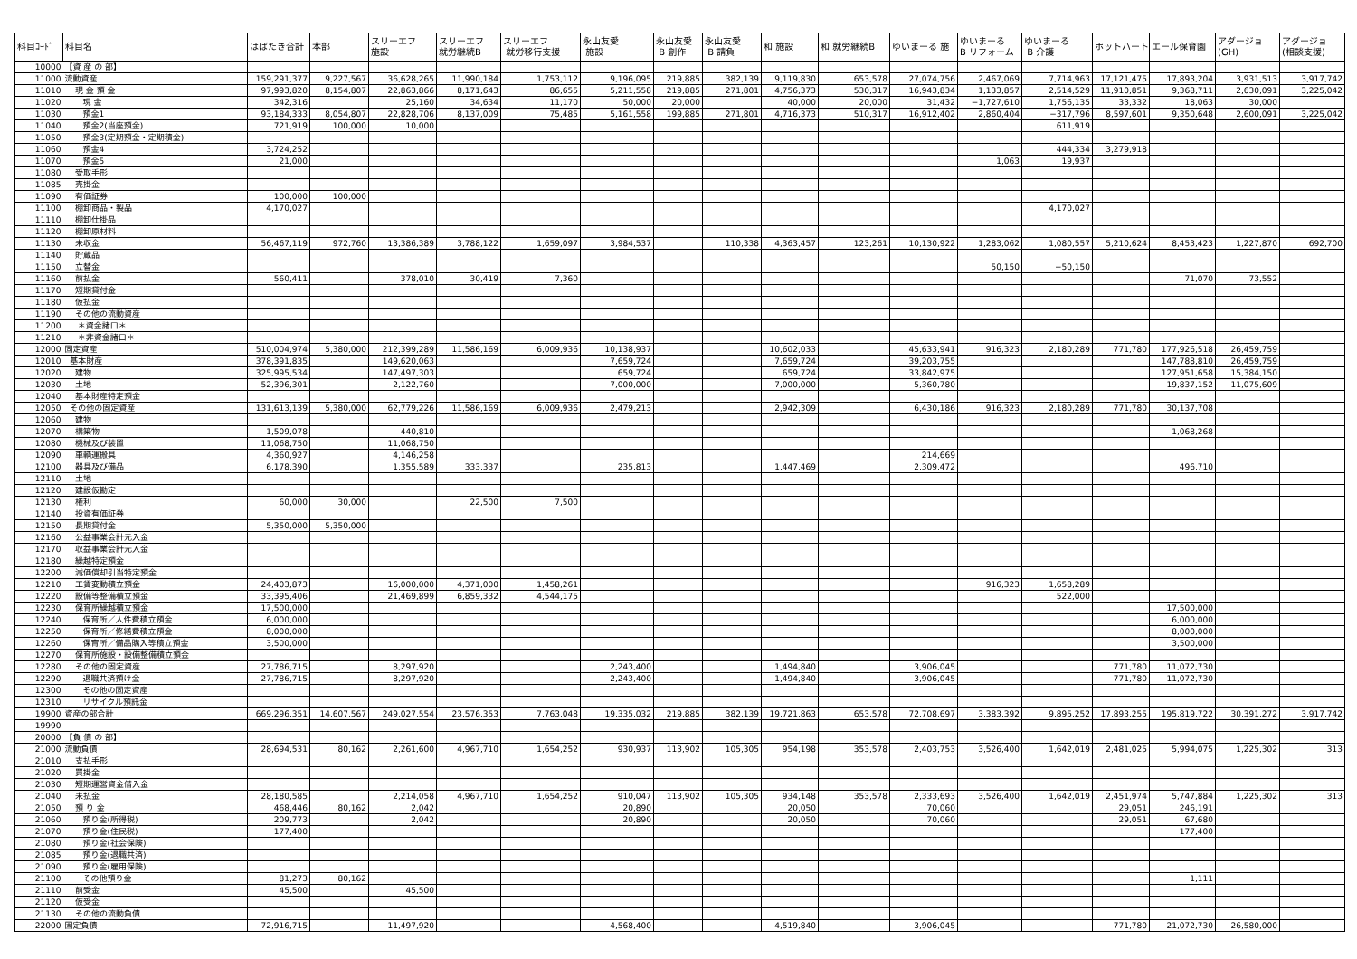| 科目ｺｰﾄﾞ | 科目名 | はばたき合計 | 本部 | スリーエフ 施設 | スリーエフ 就労継続B | スリーエフ 就労移行支援 | 永山友愛 施設 | 永山友愛 B 創作 | 永山友愛 B 請負 | 和 施設 | 和 就労継続B | ゆいまーる 施 | ゆいまーる B リフォーム | ゆいまーる B 介護 | ホットハート | エール保育園 | アダージョ (GH) | アダージョ (相談支援) |
| --- | --- | --- | --- | --- | --- | --- | --- | --- | --- | --- | --- | --- | --- | --- | --- | --- | --- | --- |
| 10000 | 【資 産 の 部】 | | | | | | | | | | | | | | | | | |
| 11000 | 流動資産 | 159,291,377 | 9,227,567 | 36,628,265 | 11,990,184 | 1,753,112 | 9,196,095 | 219,885 | 382,139 | 9,119,830 | 653,578 | 27,074,756 | 2,467,069 | 7,714,963 | 17,121,475 | 17,893,204 | 3,931,513 | 3,917,742 |
| 11010 | 現 金 預 金 | 97,993,820 | 8,154,807 | 22,863,866 | 8,171,643 | 86,655 | 5,211,558 | 219,885 | 271,801 | 4,756,373 | 530,317 | 16,943,834 | 1,133,857 | 2,514,529 | 11,910,851 | 9,368,711 | 2,630,091 | 3,225,042 |
| 11020 | 現 金 | 342,316 | | 25,160 | 34,634 | 11,170 | 50,000 | 20,000 | | 40,000 | 20,000 | 31,432 | −1,727,610 | 1,756,135 | 33,332 | 18,063 | 30,000 | |
| 11030 | 預金1 | 93,184,333 | 8,054,807 | 22,828,706 | 8,137,009 | 75,485 | 5,161,558 | 199,885 | 271,801 | 4,716,373 | 510,317 | 16,912,402 | 2,860,404 | −317,796 | 8,597,601 | 9,350,648 | 2,600,091 | 3,225,042 |
| 11040 | 預金2(当座預金) | 721,919 | 100,000 | 10,000 | | | | | | | | | | 611,919 | | | | |
| 11050 | 預金3(定期預金・定期積金) | | | | | | | | | | | | | | | | | |
| 11060 | 預金4 | 3,724,252 | | | | | | | | | | | | 444,334 | 3,279,918 | | | |
| 11070 | 預金5 | 21,000 | | | | | | | | | | | 1,063 | 19,937 | | | | |
| 11080 | 受取手形 | | | | | | | | | | | | | | | | | |
| 11085 | 売掛金 | | | | | | | | | | | | | | | | | |
| 11090 | 有価証券 | 100,000 | 100,000 | | | | | | | | | | | | | | | |
| 11100 | 棚卸商品・製品 | 4,170,027 | | | | | | | | | | | | 4,170,027 | | | | |
| 11110 | 棚卸仕掛品 | | | | | | | | | | | | | | | | | |
| 11120 | 棚卸原材料 | | | | | | | | | | | | | | | | | |
| 11130 | 未収金 | 56,467,119 | 972,760 | 13,386,389 | 3,788,122 | 1,659,097 | 3,984,537 | | 110,338 | 4,363,457 | 123,261 | 10,130,922 | 1,283,062 | 1,080,557 | 5,210,624 | 8,453,423 | 1,227,870 | 692,700 |
| 11140 | 貯蔵品 | | | | | | | | | | | | | | | | | |
| 11150 | 立替金 | | | | | | | | | | | | 50,150 | −50,150 | | | | |
| 11160 | 前払金 | 560,411 | | 378,010 | 30,419 | 7,360 | | | | | | | | | | 71,070 | 73,552 | |
| 11170 | 短期貸付金 | | | | | | | | | | | | | | | | | |
| 11180 | 仮払金 | | | | | | | | | | | | | | | | | |
| 11190 | その他の流動資産 | | | | | | | | | | | | | | | | | |
| 11200 | ＊資金諸口＊ | | | | | | | | | | | | | | | | | |
| 11210 | ＊非資金諸口＊ | | | | | | | | | | | | | | | | | |
| 12000 | 固定資産 | 510,004,974 | 5,380,000 | 212,399,289 | 11,586,169 | 6,009,936 | 10,138,937 | | | 10,602,033 | | 45,633,941 | 916,323 | 2,180,289 | 771,780 | 177,926,518 | 26,459,759 | |
| 12010 | 基本財産 | 378,391,835 | | 149,620,063 | | | 7,659,724 | | | 7,659,724 | | 39,203,755 | | | | 147,788,810 | 26,459,759 | |
| 12020 | 建物 | 325,995,534 | | 147,497,303 | | | 659,724 | | | 659,724 | | 33,842,975 | | | | 127,951,658 | 15,384,150 | |
| 12030 | 土地 | 52,396,301 | | 2,122,760 | | | 7,000,000 | | | 7,000,000 | | 5,360,780 | | | | 19,837,152 | 11,075,609 | |
| 12040 | 基本財産特定預金 | | | | | | | | | | | | | | | | | |
| 12050 | その他の固定資産 | 131,613,139 | 5,380,000 | 62,779,226 | 11,586,169 | 6,009,936 | 2,479,213 | | | 2,942,309 | | 6,430,186 | 916,323 | 2,180,289 | 771,780 | 30,137,708 | | |
| 12060 | 建物 | | | | | | | | | | | | | | | | | |
| 12070 | 構築物 | 1,509,078 | | 440,810 | | | | | | | | | | | | 1,068,268 | | |
| 12080 | 機械及び装置 | 11,068,750 | | 11,068,750 | | | | | | | | | | | | | | |
| 12090 | 車輌運搬具 | 4,360,927 | | 4,146,258 | | | | | | | | 214,669 | | | | | | |
| 12100 | 器具及び備品 | 6,178,390 | | 1,355,589 | 333,337 | | 235,813 | | | 1,447,469 | | 2,309,472 | | | | 496,710 | | |
| 12110 | 土地 | | | | | | | | | | | | | | | | | |
| 12120 | 建設仮勘定 | | | | | | | | | | | | | | | | | |
| 12130 | 権利 | 60,000 | 30,000 | | 22,500 | 7,500 | | | | | | | | | | | | |
| 12140 | 投資有価証券 | | | | | | | | | | | | | | | | | |
| 12150 | 長期貸付金 | 5,350,000 | 5,350,000 | | | | | | | | | | | | | | | |
| 12160 | 公益事業会計元入金 | | | | | | | | | | | | | | | | | |
| 12170 | 収益事業会計元入金 | | | | | | | | | | | | | | | | | |
| 12180 | 繰越特定預金 | | | | | | | | | | | | | | | | | |
| 12200 | 減価償却引当特定預金 | | | | | | | | | | | | | | | | | |
| 12210 | 工賃変動積立預金 | 24,403,873 | | 16,000,000 | 4,371,000 | 1,458,261 | | | | | | | 916,323 | 1,658,289 | | | | |
| 12220 | 設備等整備積立預金 | 33,395,406 | | 21,469,899 | 6,859,332 | 4,544,175 | | | | | | | | 522,000 | | | | |
| 12230 | 保育所繰越積立預金 | 17,500,000 | | | | | | | | | | | | | | 17,500,000 | | |
| 12240 | 保育所／人件費積立預金 | 6,000,000 | | | | | | | | | | | | | | 6,000,000 | | |
| 12250 | 保育所／修繕費積立預金 | 8,000,000 | | | | | | | | | | | | | | 8,000,000 | | |
| 12260 | 保育所／備品購入等積立預金 | 3,500,000 | | | | | | | | | | | | | | 3,500,000 | | |
| 12270 | 保育所施設・設備整備積立預金 | | | | | | | | | | | | | | | | | |
| 12280 | その他の固定資産 | 27,786,715 | | 8,297,920 | | | 2,243,400 | | | 1,494,840 | | 3,906,045 | | | 771,780 | 11,072,730 | | |
| 12290 | 退職共済預け金 | 27,786,715 | | 8,297,920 | | | 2,243,400 | | | 1,494,840 | | 3,906,045 | | | 771,780 | 11,072,730 | | |
| 12300 | その他の固定資産 | | | | | | | | | | | | | | | | | |
| 12310 | リサイクル預託金 | | | | | | | | | | | | | | | | | |
| 19900 | 資産の部合計 | 669,296,351 | 14,607,567 | 249,027,554 | 23,576,353 | 7,763,048 | 19,335,032 | 219,885 | 382,139 | 19,721,863 | 653,578 | 72,708,697 | 3,383,392 | 9,895,252 | 17,893,255 | 195,819,722 | 30,391,272 | 3,917,742 |
| 19990 | | | | | | | | | | | | | | | | | | |
| 20000 | 【負 債 の 部】 | | | | | | | | | | | | | | | | | |
| 21000 | 流動負債 | 28,694,531 | 80,162 | 2,261,600 | 4,967,710 | 1,654,252 | 930,937 | 113,902 | 105,305 | 954,198 | 353,578 | 2,403,753 | 3,526,400 | 1,642,019 | 2,481,025 | 5,994,075 | 1,225,302 | 313 |
| 21010 | 支払手形 | | | | | | | | | | | | | | | | | |
| 21020 | 買掛金 | | | | | | | | | | | | | | | | | |
| 21030 | 短期運営資金借入金 | | | | | | | | | | | | | | | | | |
| 21040 | 未払金 | 28,180,585 | | 2,214,058 | 4,967,710 | 1,654,252 | 910,047 | 113,902 | 105,305 | 934,148 | 353,578 | 2,333,693 | 3,526,400 | 1,642,019 | 2,451,974 | 5,747,884 | 1,225,302 | 313 |
| 21050 | 預 り 金 | 468,446 | 80,162 | 2,042 | | | 20,890 | | | 20,050 | | 70,060 | | | 29,051 | 246,191 | | |
| 21060 | 預り金(所得税) | 209,773 | | 2,042 | | | 20,890 | | | 20,050 | | 70,060 | | | 29,051 | 67,680 | | |
| 21070 | 預り金(住民税) | 177,400 | | | | | | | | | | | | | | 177,400 | | |
| 21080 | 預り金(社会保険) | | | | | | | | | | | | | | | | | |
| 21085 | 預り金(退職共済) | | | | | | | | | | | | | | | | | |
| 21090 | 預り金(雇用保険) | | | | | | | | | | | | | | | | | |
| 21100 | その他預り金 | 81,273 | 80,162 | | | | | | | | | | | | | 1,111 | | |
| 21110 | 前受金 | 45,500 | | 45,500 | | | | | | | | | | | | | | |
| 21120 | 仮受金 | | | | | | | | | | | | | | | | | |
| 21130 | その他の流動負債 | | | | | | | | | | | | | | | | | |
| 22000 | 固定負債 | 72,916,715 | | 11,497,920 | | | 4,568,400 | | | 4,519,840 | | 3,906,045 | | | 771,780 | 21,072,730 | 26,580,000 | |